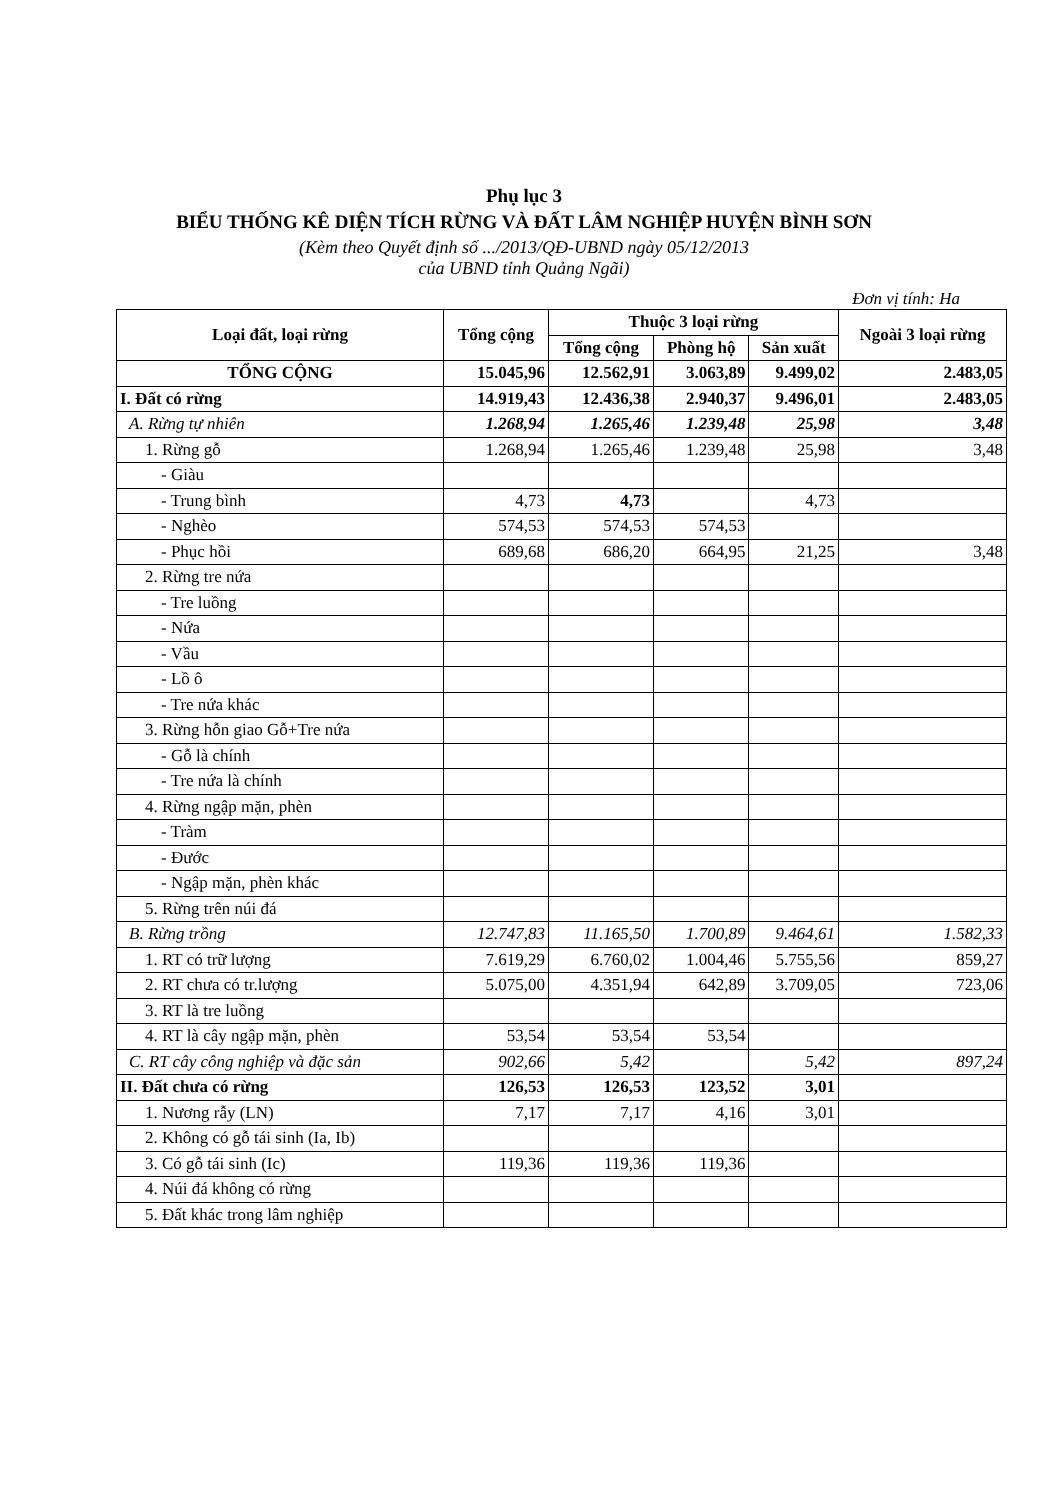Phụ lục 3
BIỂU THỐNG KÊ DIỆN TÍCH RỪNG VÀ ĐẤT LÂM NGHIỆP HUYỆN BÌNH SƠN
(Kèm theo Quyết định số .../2013/QĐ-UBND ngày 05/12/2013
của UBND tỉnh Quảng Ngãi)
Đơn vị tính: Ha
| Loại đất, loại rừng | Tổng cộng | Thuộc 3 loại rừng | | | Ngoài 3 loại rừng |
| --- | --- | --- | --- | --- | --- |
| | | Tổng cộng | Phòng hộ | Sản xuất | |
| TỔNG CỘNG | 15.045,96 | 12.562,91 | 3.063,89 | 9.499,02 | 2.483,05 |
| I. Đất có rừng | 14.919,43 | 12.436,38 | 2.940,37 | 9.496,01 | 2.483,05 |
| A. Rừng tự nhiên | 1.268,94 | 1.265,46 | 1.239,48 | 25,98 | 3,48 |
| 1. Rừng gỗ | 1.268,94 | 1.265,46 | 1.239,48 | 25,98 | 3,48 |
| - Giàu | | | | | |
| - Trung bình | 4,73 | 4,73 | | 4,73 | |
| - Nghèo | 574,53 | 574,53 | 574,53 | | |
| - Phục hồi | 689,68 | 686,20 | 664,95 | 21,25 | 3,48 |
| 2. Rừng tre nứa | | | | | |
| - Tre luồng | | | | | |
| - Nứa | | | | | |
| - Vầu | | | | | |
| - Lồ ô | | | | | |
| - Tre nứa khác | | | | | |
| 3. Rừng hỗn giao Gỗ+Tre nứa | | | | | |
| - Gỗ là chính | | | | | |
| - Tre nứa là chính | | | | | |
| 4. Rừng ngập mặn, phèn | | | | | |
| - Tràm | | | | | |
| - Đước | | | | | |
| - Ngập mặn, phèn khác | | | | | |
| 5. Rừng trên núi đá | | | | | |
| B. Rừng trồng | 12.747,83 | 11.165,50 | 1.700,89 | 9.464,61 | 1.582,33 |
| 1. RT có trữ lượng | 7.619,29 | 6.760,02 | 1.004,46 | 5.755,56 | 859,27 |
| 2. RT chưa có tr.lượng | 5.075,00 | 4.351,94 | 642,89 | 3.709,05 | 723,06 |
| 3. RT là tre luồng | | | | | |
| 4. RT là cây ngập mặn, phèn | 53,54 | 53,54 | 53,54 | | |
| C. RT cây công nghiệp và đặc sản | 902,66 | 5,42 | | 5,42 | 897,24 |
| II. Đất chưa có rừng | 126,53 | 126,53 | 123,52 | 3,01 | |
| 1. Nương rẫy (LN) | 7,17 | 7,17 | 4,16 | 3,01 | |
| 2. Không có gỗ tái sinh (Ia, Ib) | | | | | |
| 3. Có gỗ tái sinh (Ic) | 119,36 | 119,36 | 119,36 | | |
| 4. Núi đá không có rừng | | | | | |
| 5. Đất khác trong lâm nghiệp | | | | | |